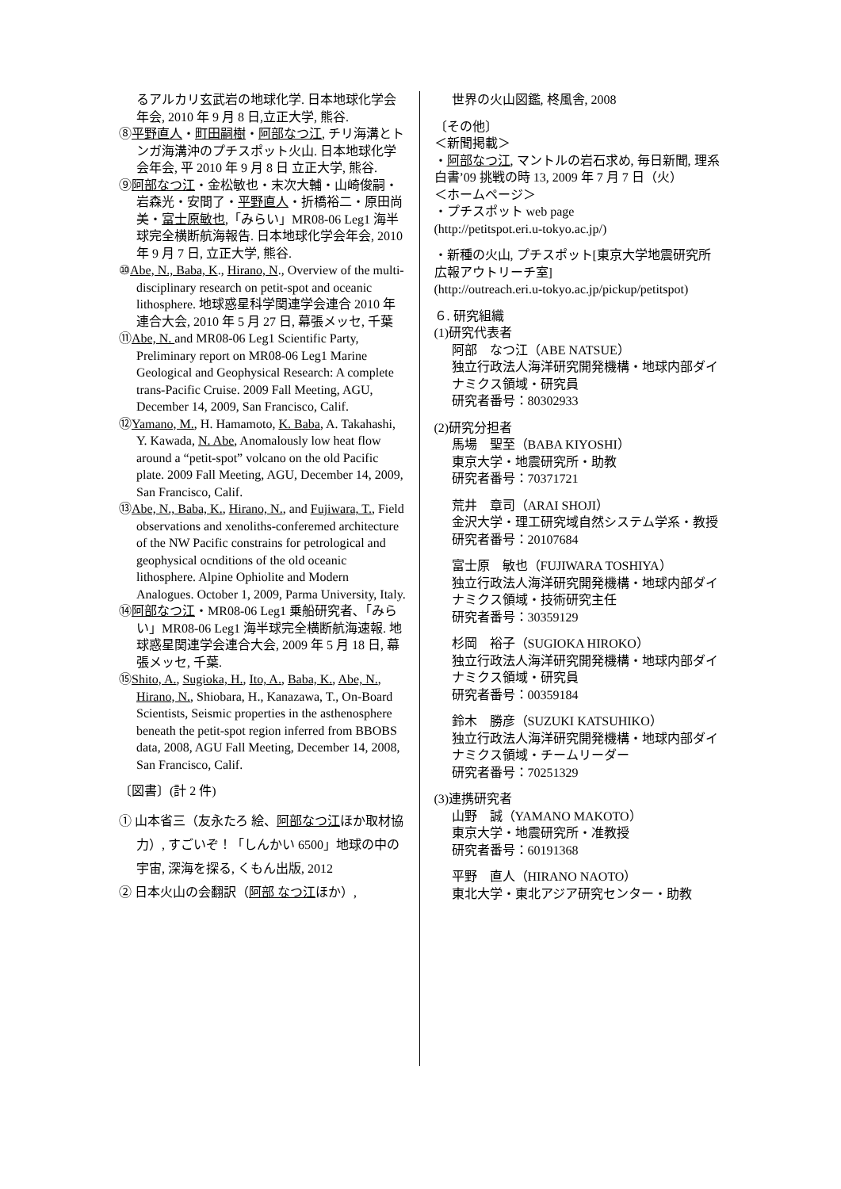るアルカリ玄武岩の地球化学. 日本地球化学会年会, 2010 年 9 月 8 日,立正大学, 熊谷.
⑧平野直人・町田嗣樹・阿部なつ江, チリ海溝とトンガ海溝沖のプチスポット火山. 日本地球化学会年会, 平 2010 年 9 月 8 日 立正大学, 熊谷.
⑨阿部なつ江・金松敏也・末次大輔・山崎俊嗣・岩森光・安間了・平野直人・折橋裕二・原田尚美・富士原敏也,「みらい」MR08-06 Leg1 海半球完全横断航海報告. 日本地球化学会年会, 2010 年 9 月 7 日, 立正大学, 熊谷.
⑩Abe, N., Baba, K., Hirano, N., Overview of the multi-disciplinary research on petit-spot and oceanic lithosphere. 地球惑星科学関連学会連合 2010 年連合大会, 2010 年 5 月 27 日, 幕張メッセ, 千葉
⑪Abe, N. and MR08-06 Leg1 Scientific Party, Preliminary report on MR08-06 Leg1 Marine Geological and Geophysical Research: A complete trans-Pacific Cruise. 2009 Fall Meeting, AGU, December 14, 2009, San Francisco, Calif.
⑫Yamano, M., H. Hamamoto, K. Baba, A. Takahashi, Y. Kawada, N. Abe, Anomalously low heat flow around a “petit-spot” volcano on the old Pacific plate. 2009 Fall Meeting, AGU, December 14, 2009, San Francisco, Calif.
⑬Abe, N., Baba, K., Hirano, N., and Fujiwara, T., Field observations and xenoliths-conferemed architecture of the NW Pacific constrains for petrological and geophysical ocnditions of the old oceanic lithosphere. Alpine Ophiolite and Modern Analogues. October 1, 2009, Parma University, Italy.
⑭阿部なつ江・MR08-06 Leg1 乗船研究者､「みらい」MR08-06 Leg1 海半球完全横断航海速報. 地球惑星関連学会連合大会, 2009 年 5 月 18 日, 幕張メッセ, 千葉.
⑮Shito, A., Sugioka, H., Ito, A., Baba, K., Abe, N., Hirano, N., Shiobara, H., Kanazawa, T., On-Board Scientists, Seismic properties in the asthenosphere beneath the petit-spot region inferred from BBOBS data, 2008, AGU Fall Meeting, December 14, 2008, San Francisco, Calif.
〔図書〕(計 2 件)
① 山本省三（友永たろ 絵、阿部なつ江ほか取材協力）, すごいぞ！「しんかい 6500」地球の中の宇宙, 深海を探る, くもん出版, 2012
② 日本火山の会翻訳（阿部 なつ江ほか）,
世界の火山図鑑, 柊風舎, 2008
〔その他〕
＜新聞掲載＞
・阿部なつ江, マントルの岩石求め, 毎日新聞, 理系白書’09 挑戦の時 13, 2009 年 7 月 7 日（火）
＜ホームページ＞
・プチスポット web page
(http://petitspot.eri.u-tokyo.ac.jp/)
・新種の火山, プチスポット[東京大学地震研究所広報アウトリーチ室]
(http://outreach.eri.u-tokyo.ac.jp/pickup/petitspot)
６. 研究組織
(1)研究代表者
阿部　なつ江（ABE NATSUE）
独立行政法人海洋研究開発機構・地球内部ダイナミクス領域・研究員
研究者番号：80302933
(2)研究分担者
馬場　聖至（BABA KIYOSHI）
東京大学・地震研究所・助教
研究者番号：70371721
荒井　章司（ARAI SHOJI）
金沢大学・理工研究域自然システム学系・教授
研究者番号：20107684
富士原　敏也（FUJIWARA TOSHIYA）
独立行政法人海洋研究開発機構・地球内部ダイナミクス領域・技術研究主任
研究者番号：30359129
杉岡　裕子（SUGIOKA HIROKO）
独立行政法人海洋研究開発機構・地球内部ダイナミクス領域・研究員
研究者番号：00359184
鈴木　勝彦（SUZUKI KATSUHIKO）
独立行政法人海洋研究開発機構・地球内部ダイナミクス領域・チームリーダー
研究者番号：70251329
(3)連携研究者
山野　誠（YAMANO MAKOTO）
東京大学・地震研究所・准教授
研究者番号：60191368
平野　直人（HIRANO NAOTO）
東北大学・東北アジア研究センター・助教